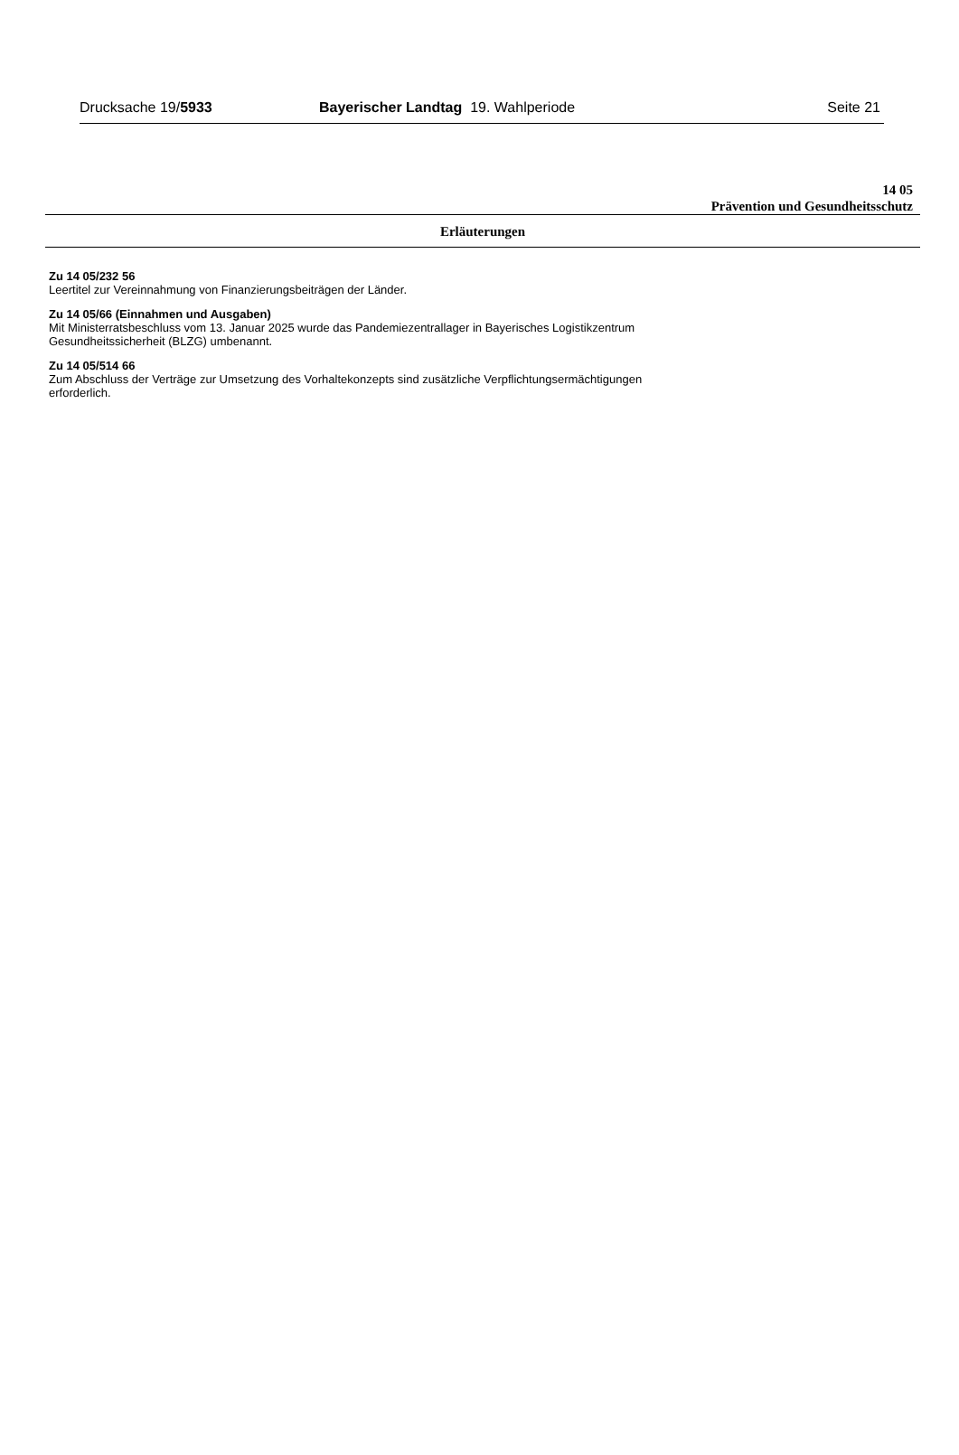Drucksache 19/5933 Bayerischer Landtag 19. Wahlperiode
Seite 21
14 05
Prävention und Gesundheitsschutz
Erläuterungen
Zu 14 05/232 56
Leertitel zur Vereinnahmung von Finanzierungsbeiträgen der Länder.
Zu 14 05/66 (Einnahmen und Ausgaben)
Mit Ministerratsbeschluss vom 13. Januar 2025 wurde das Pandemiezentrallager in Bayerisches Logistikzentrum
Gesundheitssicherheit (BLZG) umbenannt.
Zu 14 05/514 66
Zum Abschluss der Verträge zur Umsetzung des Vorhaltekonzepts sind zusätzliche Verpflichtungsermächtigungen
erforderlich.